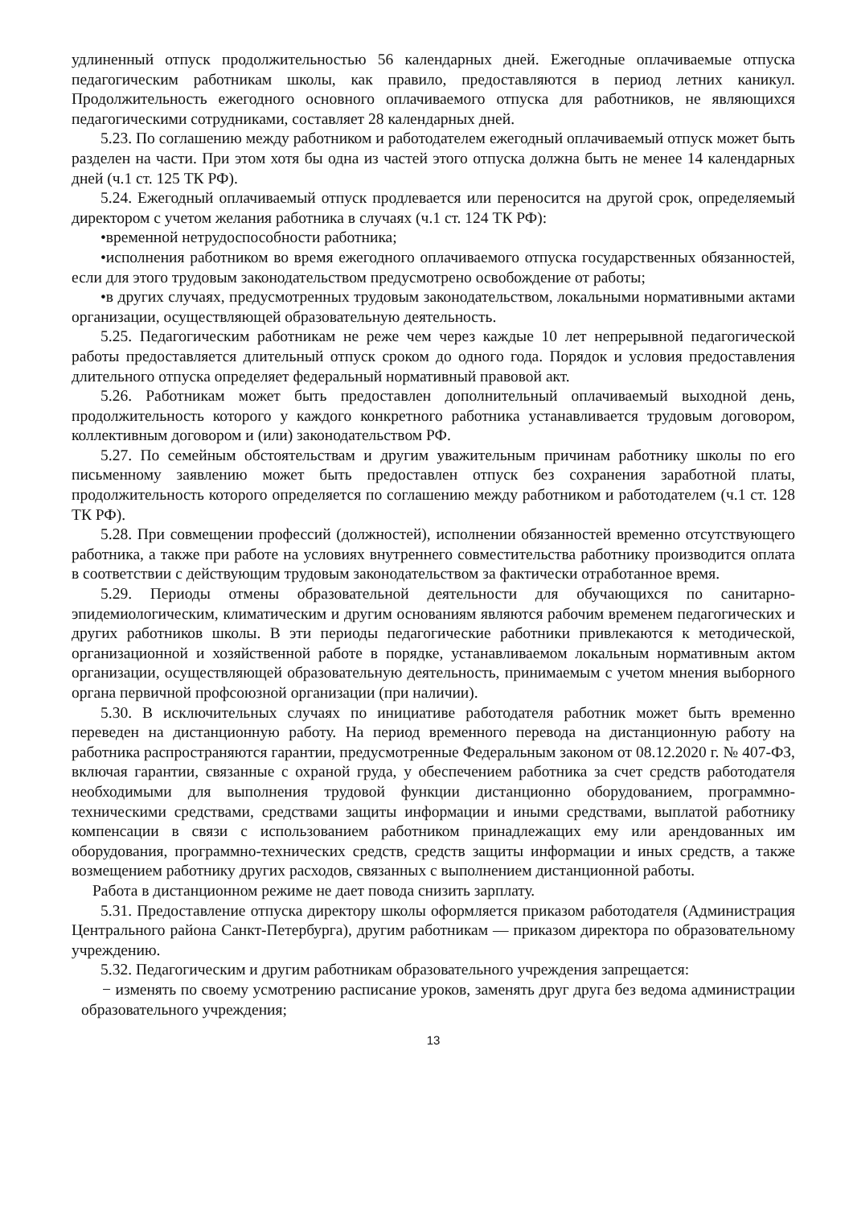удлиненный отпуск продолжительностью 56 календарных дней. Ежегодные оплачиваемые отпуска педагогическим работникам школы, как правило, предоставляются в период летних каникул. Продолжительность ежегодного основного оплачиваемого отпуска для работников, не являющихся педагогическими сотрудниками, составляет 28 календарных дней.
5.23. По соглашению между работником и работодателем ежегодный оплачиваемый отпуск может быть разделен на части. При этом хотя бы одна из частей этого отпуска должна быть не менее 14 календарных дней (ч.1 ст. 125 ТК РФ).
5.24. Ежегодный оплачиваемый отпуск продлевается или переносится на другой срок, определяемый директором с учетом желания работника в случаях (ч.1 ст. 124 ТК РФ):
•временной нетрудоспособности работника;
•исполнения работником во время ежегодного оплачиваемого отпуска государственных обязанностей, если для этого трудовым законодательством предусмотрено освобождение от работы;
•в других случаях, предусмотренных трудовым законодательством, локальными нормативными актами организации, осуществляющей образовательную деятельность.
5.25. Педагогическим работникам не реже чем через каждые 10 лет непрерывной педагогической работы предоставляется длительный отпуск сроком до одного года. Порядок и условия предоставления длительного отпуска определяет федеральный нормативный правовой акт.
5.26. Работникам может быть предоставлен дополнительный оплачиваемый выходной день, продолжительность которого у каждого конкретного работника устанавливается трудовым договором, коллективным договором и (или) законодательством РФ.
5.27. По семейным обстоятельствам и другим уважительным причинам работнику школы по его письменному заявлению может быть предоставлен отпуск без сохранения заработной платы, продолжительность которого определяется по соглашению между работником и работодателем (ч.1 ст. 128 ТК РФ).
5.28. При совмещении профессий (должностей), исполнении обязанностей временно отсутствующего работника, а также при работе на условиях внутреннего совместительства работнику производится оплата в соответствии с действующим трудовым законодательством за фактически отработанное время.
5.29. Периоды отмены образовательной деятельности для обучающихся по санитарно-эпидемиологическим, климатическим и другим основаниям являются рабочим временем педагогических и других работников школы. В эти периоды педагогические работники привлекаются к методической, организационной и хозяйственной работе в порядке, устанавливаемом локальным нормативным актом организации, осуществляющей образовательную деятельность, принимаемым с учетом мнения выборного органа первичной профсоюзной организации (при наличии).
5.30. В исключительных случаях по инициативе работодателя работник может быть временно переведен на дистанционную работу. На период временного перевода на дистанционную работу на работника распространяются гарантии, предусмотренные Федеральным законом от 08.12.2020 г. № 407-ФЗ, включая гарантии, связанные с охраной груда, у обеспечением работника за счет средств работодателя необходимыми для выполнения трудовой функции дистанционно оборудованием, программно-техническими средствами, средствами защиты информации и иными средствами, выплатой работнику компенсации в связи с использованием работником принадлежащих ему или арендованных им оборудования, программно-технических средств, средств защиты информации и иных средств, а также возмещением работнику других расходов, связанных с выполнением дистанционной работы.
Работа в дистанционном режиме не дает повода снизить зарплату.
5.31. Предоставление отпуска директору школы оформляется приказом работодателя (Администрация Центрального района Санкт-Петербурга), другим работникам — приказом директора по образовательному учреждению.
5.32. Педагогическим и другим работникам образовательного учреждения запрещается:
− изменять по своему усмотрению расписание уроков, заменять друг друга без ведома администрации образовательного учреждения;
13